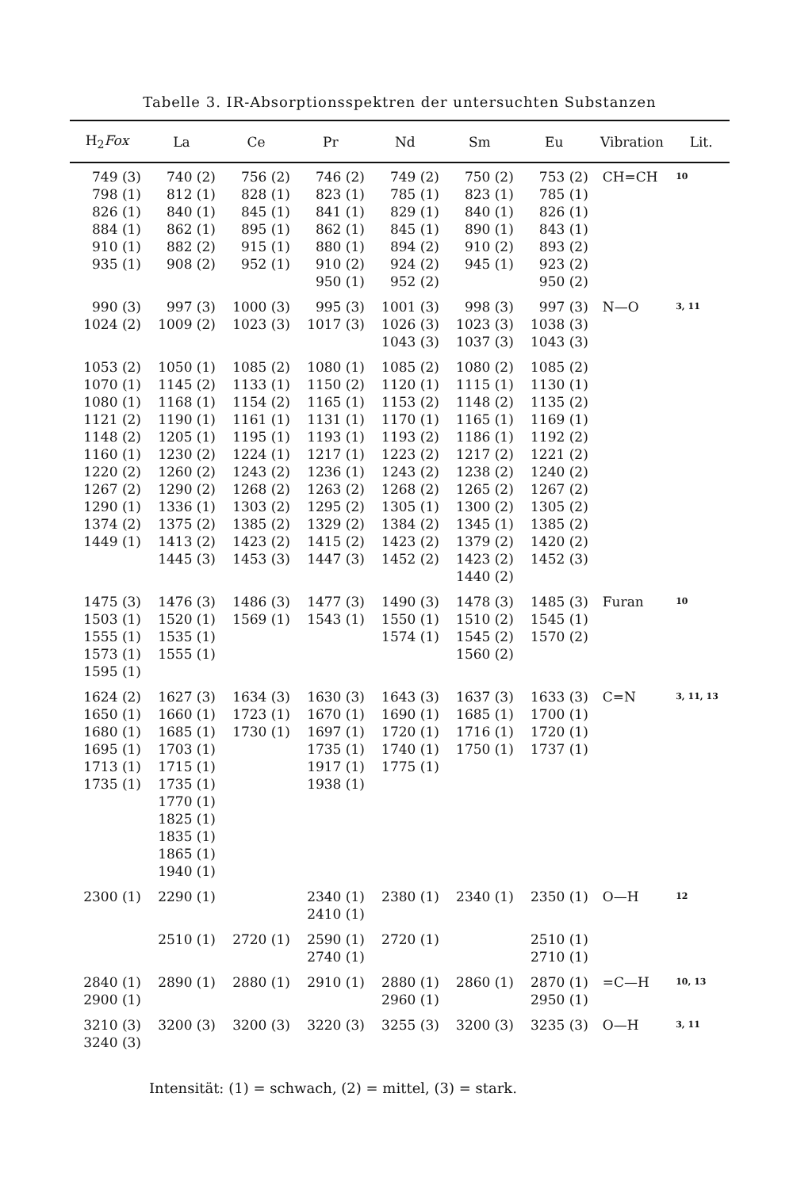Tabelle 3. IR-Absorptionsspektren der untersuchten Substanzen
| H<sub>2</sub> Fox | La | Ce | Pr | Nd | Sm | Eu | Vibration | Lit. |
| --- | --- | --- | --- | --- | --- | --- | --- | --- |
| 749 (3) 798 (1) 826 (1) 884 (1) 910 (1) 935 (1) | 740 (2) 812 (1) 840 (1) 862 (1) 882 (2) 908 (2) | 756 (2) 828 (1) 845 (1) 895 (1) 915 (1) 952 (1) | 746 (2) 823 (1) 841 (1) 862 (1) 880 (1) 910 (2) 950 (1) | 749 (2) 785 (1) 829 (1) 845 (1) 894 (2) 924 (2) 952 (2) | 750 (2) 823 (1) 840 (1) 890 (1) 910 (2) 945 (1) | 753 (2) 785 (1) 826 (1) 843 (1) 893 (2) 923 (2) 950 (2) | CH=CH | 10 |
| 990 (3) 1024 (2) | 997 (3) 1009 (2) | 1000 (3) 1023 (3) | 995 (3) 1017 (3) | 1001 (3) 1026 (3) 1043 (3) | 998 (3) 1023 (3) 1037 (3) | 997 (3) 1038 (3) 1043 (3) | N—O | 3, 11 |
| 1053 (2) 1070 (1) 1080 (1) 1121 (2) 1148 (2) 1160 (1) 1220 (2) 1267 (2) 1290 (1) 1374 (2) 1449 (1) | 1050 (1) 1145 (2) 1168 (1) 1190 (1) 1205 (1) 1230 (2) 1260 (2) 1290 (2) 1336 (1) 1375 (2) 1413 (2) 1445 (3) | 1085 (2) 1133 (1) 1154 (2) 1161 (1) 1195 (1) 1224 (1) 1243 (2) 1268 (2) 1303 (2) 1385 (2) 1423 (2) 1453 (3) | 1080 (1) 1150 (2) 1165 (1) 1131 (1) 1193 (1) 1217 (1) 1236 (1) 1263 (2) 1295 (2) 1329 (2) 1415 (2) 1447 (3) | 1085 (2) 1120 (1) 1153 (2) 1170 (1) 1193 (2) 1223 (2) 1243 (2) 1268 (2) 1305 (1) 1384 (2) 1423 (2) 1452 (2) | 1080 (2) 1115 (1) 1148 (2) 1165 (1) 1186 (1) 1217 (2) 1238 (2) 1265 (2) 1300 (2) 1345 (1) 1379 (2) 1423 (2) 1440 (2) | 1085 (2) 1130 (1) 1135 (2) 1169 (1) 1192 (2) 1221 (2) 1240 (2) 1267 (2) 1305 (2) 1385 (2) 1420 (2) 1452 (3) | | |
| 1475 (3) 1503 (1) 1555 (1) 1573 (1) 1595 (1) | 1476 (3) 1520 (1) 1535 (1) 1555 (1) | 1486 (3) 1569 (1) | 1477 (3) 1543 (1) | 1490 (3) 1550 (1) 1574 (1) | 1478 (3) 1510 (2) 1545 (2) 1560 (2) | 1485 (3) 1545 (1) 1570 (2) | Furan | 10 |
| 1624 (2) 1650 (1) 1680 (1) 1695 (1) 1713 (1) 1735 (1) | 1627 (3) 1660 (1) 1685 (1) 1703 (1) 1715 (1) 1735 (1) 1770 (1) 1825 (1) 1835 (1) 1865 (1) 1940 (1) | 1634 (3) 1723 (1) 1730 (1) | 1630 (3) 1670 (1) 1697 (1) 1735 (1) 1917 (1) 1938 (1) | 1643 (3) 1690 (1) 1720 (1) 1740 (1) 1775 (1) | 1637 (3) 1685 (1) 1716 (1) 1750 (1) | 1633 (3) 1700 (1) 1720 (1) 1737 (1) | C=N | 3, 11, 13 |
| 2300 (1) | 2290 (1) | | 2340 (1) 2410 (1) | 2380 (1) | 2340 (1) | 2350 (1) | O—H | 12 |
| | 2510 (1) | 2720 (1) | 2590 (1) 2740 (1) | 2720 (1) | | 2510 (1) 2710 (1) | | |
| 2840 (1) 2900 (1) | 2890 (1) | 2880 (1) | 2910 (1) | 2880 (1) 2960 (1) | 2860 (1) | 2870 (1) 2950 (1) | =C—H | 10, 13 |
| 3210 (3) 3240 (3) | 3200 (3) | 3200 (3) | 3220 (3) | 3255 (3) | 3200 (3) | 3235 (3) | O—H | 3, 11 |
Intensität: (1) = schwach, (2) = mittel, (3) = stark.